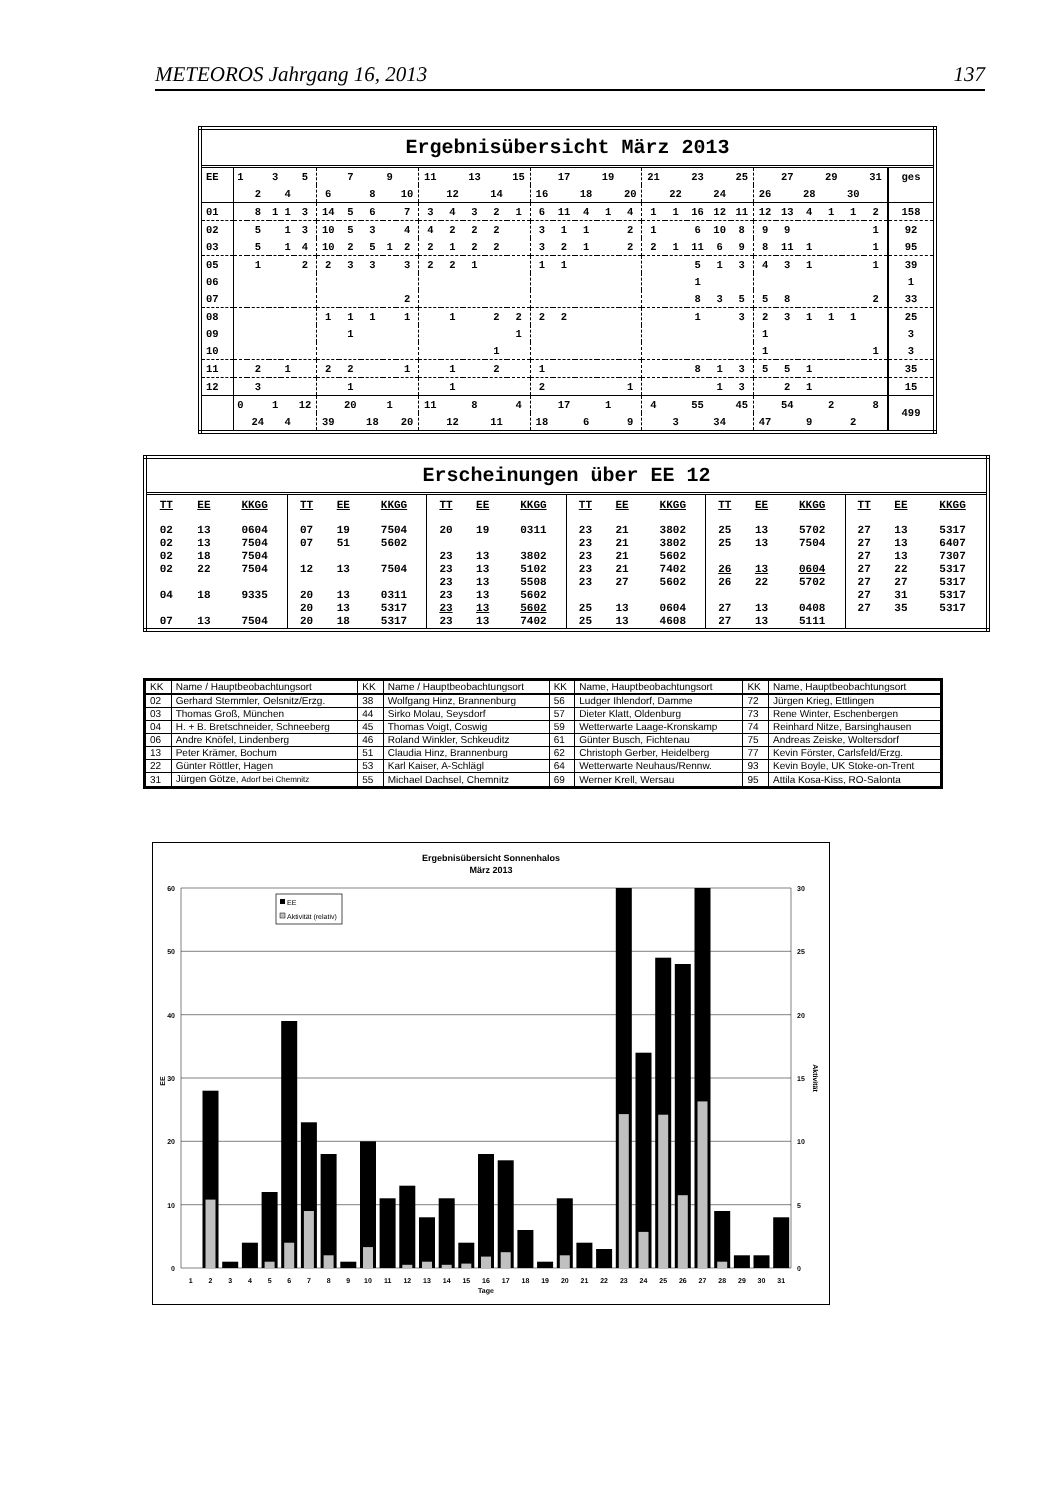METEOROS Jahrgang 16, 2013 137
| Ergebnisübersicht März 2013 | | | | | | | | | | | | | | | | | | | | | | | | | | | | | | | | |
| EE | 1 | | 3 | | 5 | | 7 | | 9 | | 11 | | 13 | | 15 | | 17 | | 19 | | 21 | | 23 | | 25 | | 27 | | 29 | | 31 | ges |
| | | 2 | | 4 | | 6 | | 8 | | 10 | | 12 | | 14 | | 16 | | 18 | | 20 | | 22 | | 24 | | 26 | | 28 | | 30 | | |
| 01 | | 8 | 1 | 1 | 3 | 14 | 5 | 6 | | 7 | 3 | 4 | 3 | 2 | 1 | 6 | 11 | 4 | 1 | 4 | 1 | 1 | 16 | 12 | 11 | 12 | 13 | 4 | 1 | 1 | 2 | 158 |
| 02 | | 5 | | 1 | 3 | 10 | 5 | 3 | | 4 | 4 | 2 | 2 | 2 | | 3 | 1 | 1 | | 2 | 1 | | 6 | 10 | 8 | 9 | 9 | | | | 1 | 92 |
| 03 | | 5 | | 1 | 4 | 10 | 2 | 5 | 1 | 2 | 2 | 1 | 2 | 2 | | 3 | 2 | 1 | | 2 | 2 | 1 | 11 | 6 | 9 | 8 | 11 | 1 | | | 1 | 95 |
| 05 | | 1 | | | 2 | 2 | 3 | 3 | | 3 | 2 | 2 | 1 | | | 1 | 1 | | | | | | 5 | 1 | 3 | 4 | 3 | 1 | | | 1 | 39 |
| 06 | | | | | | | | | | | | | | | | | | | | | | | 1 | | | | | | | | | 1 |
| 07 | | | | | | | | | | 2 | | | | | | | | | | | | | 8 | 3 | 5 | 5 | 8 | | | | 2 | 33 |
| 08 | | | | | | 1 | 1 | 1 | | 1 | | 1 | | 2 | 2 | 2 | 2 | | | | | | 1 | | 3 | 2 | 3 | 1 | 1 | 1 | | 25 |
| 09 | | | | | | | 1 | | | | | | | | 1 | | | | | | | | | | | 1 | | | | | | 3 |
| 10 | | | | | | | | | | | | | | 1 | | | | | | | | | | | | 1 | | | | | 1 | 3 |
| 11 | | 2 | | 1 | | 2 | 2 | | | 1 | | 1 | | 2 | | 1 | | | | | | | 8 | 1 | 3 | 5 | 5 | 1 | | | | 35 |
| 12 | | 3 | | | | | 1 | | | | | 1 | | | | 2 | | | | 1 | | | | 1 | 3 | | 2 | 1 | | | | 15 |
| | 0 | | 1 | | 12 | | 20 | | 1 | | 11 | | 8 | | 4 | | 17 | | 1 | | 4 | | 55 | | 45 | | 54 | | 2 | | 8 | 499 |
| | | 24 | | 4 | | 39 | | 18 | | 20 | | 12 | | 11 | | 18 | | 6 | | 9 | | 3 | | 34 | | 47 | | 9 | | 2 | | |
| Erscheinungen über EE 12 | | | | | | | | | | | | | | | | | |
| TT | EE | KKGG | TT | EE | KKGG | TT | EE | KKGG | TT | EE | KKGG | TT | EE | KKGG | TT | EE | KKGG |
| 02 | 13 | 0604 | 07 | 19 | 7504 | 20 | 19 | 0311 | 23 | 21 | 3802 | 25 | 13 | 5702 | 27 | 13 | 5317 |
| 02 | 13 | 7504 | 07 | 51 | 5602 | | | | 23 | 21 | 3802 | 25 | 13 | 7504 | 27 | 13 | 6407 |
| 02 | 18 | 7504 | | | | 23 | 13 | 3802 | 23 | 21 | 5602 | | | | 27 | 13 | 7307 |
| 02 | 22 | 7504 | 12 | 13 | 7504 | 23 | 13 | 5102 | 23 | 21 | 7402 | 26 | 13 | 0604 | 27 | 22 | 5317 |
| | | | | | | 23 | 13 | 5508 | 23 | 27 | 5602 | 26 | 22 | 5702 | 27 | 27 | 5317 |
| 04 | 18 | 9335 | 20 | 13 | 0311 | 23 | 13 | 5602 | | | | | | | 27 | 31 | 5317 |
| | | | 20 | 13 | 5317 | 23 | 13 | 5602 | 25 | 13 | 0604 | 27 | 13 | 0408 | 27 | 35 | 5317 |
| 07 | 13 | 7504 | 20 | 18 | 5317 | 23 | 13 | 7402 | 25 | 13 | 4608 | 27 | 13 | 5111 | | | |
| KK | Name / Hauptbeobachtungsort | KK | Name / Hauptbeobachtungsort | KK | Name, Hauptbeobachtungsort | KK | Name, Hauptbeobachtungsort |
| 02 | Gerhard Stemmler, Oelsnitz/Erzg. | 38 | Wolfgang Hinz, Brannenburg | 56 | Ludger Ihlendorf, Damme | 72 | Jürgen Krieg, Ettlingen |
| 03 | Thomas Groß, München | 44 | Sirko Molau, Seysdorf | 57 | Dieter Klatt, Oldenburg | 73 | Rene Winter, Eschenbergen |
| 04 | H. + B. Bretschneider, Schneeberg | 45 | Thomas Voigt, Coswig | 59 | Wetterwarte Laage-Kronskamp | 74 | Reinhard Nitze, Barsinghausen |
| 06 | Andre Knöfel, Lindenberg | 46 | Roland Winkler, Schkeuditz | 61 | Günter Busch, Fichtenau | 75 | Andreas Zeiske, Woltersdorf |
| 13 | Peter Krämer, Bochum | 51 | Claudia Hinz, Brannenburg | 62 | Christoph Gerber, Heidelberg | 77 | Kevin Förster, Carlsfeld/Erzg. |
| 22 | Günter Röttler, Hagen | 53 | Karl Kaiser, A-Schlägl | 64 | Wetterwarte Neuhaus/Rennw. | 93 | Kevin Boyle, UK Stoke-on-Trent |
| 31 | Jürgen Götze, Adorf bei Chemnitz | 55 | Michael Dachsel, Chemnitz | 69 | Werner Krell, Wersau | 95 | Attila Kosa-Kiss, RO-Salonta |
Ergebnisübersicht Sonnenhalos
März 2013
60
50
40
30
20
10
0
30
25
20
15
10
5
0
EE
Aktivität
EE
Aktivität (relativ)
1
2
3
4
5
6
7
8
9
10
11
12
13
14
15
16
17
18
19
20
21
22
23
24
25
26
27
28
29
30
31
Tage